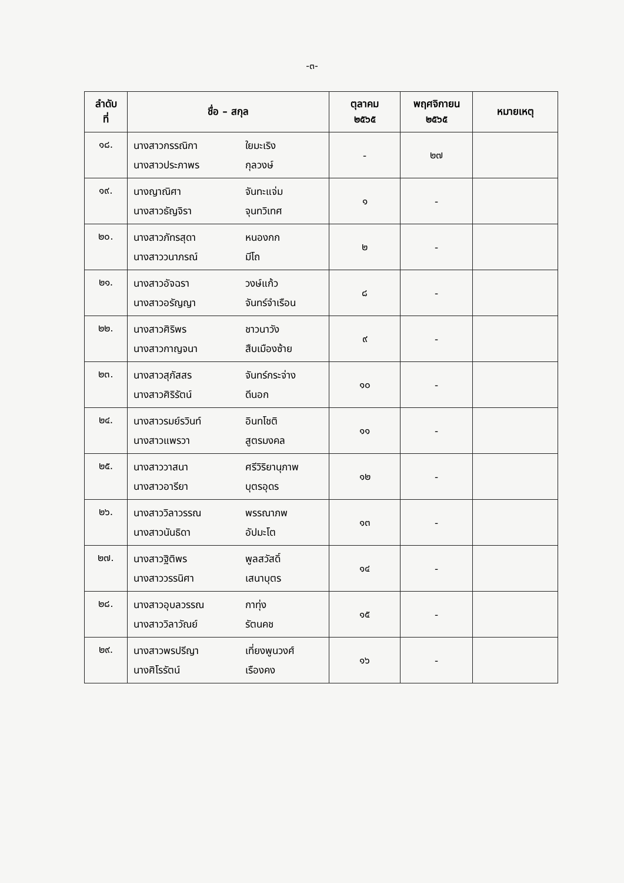-๓-
| ลำดับ ที่ | ชื่อ – สกุล | ตุลาคม ๒๕๖๕ | พฤศจิกายน ๒๕๖๕ | หมายเหตุ |
| --- | --- | --- | --- | --- |
| ๑๘. | นางสาวกรรณิกา ใยมะเริง นางสาวประภาพร กุลวงษ์ | - | ๒๗ | |
| ๑๙. | นางญาณิศา จันทะแจ่ม นางสาวธัญจิรา จุนทวิเทศ | ๑ | - | |
| ๒๐. | นางสาวภัทรสุดา หนองกก นางสาววนาภรณ์ มีโถ | ๒ | - | |
| ๒๑. | นางสาวอัจฉรา วงษ์แก้ว นางสาวอรัญญา จันทร์จำเรือน | ๘ | - | |
| ๒๒. | นางสาวศิริพร ชาวนาวัง นางสาวกาญจนา สืบเมืองซ้าย | ๙ | - | |
| ๒๓. | นางสาวสุภัสสร จันทร์กระจ่าง นางสาวศิริรัตน์ ดีนอก | ๑๐ | - | |
| ๒๔. | นางสาวรมย์รวินท์ อินทโชติ นางสาวแพรวา สูตรมงคล | ๑๑ | - | |
| ๒๕. | นางสาววาสนา ศรีวิริยานุภาพ นางสาวอารียา บุตรอุดร | ๑๒ | - | |
| ๒๖. | นางสาววิลาวรรณ พรรณาภพ นางสาวนันธิดา อัปมะโต | ๑๓ | - | |
| ๒๗. | นางสาวฐิติพร พูลสวัสดิ์ นางสาววรรนิศา เสนาบุตร | ๑๔ | - | |
| ๒๘. | นางสาวอุบลวรรณ กาทุ่ง นางสาววิลาวัณย์ รัตนคช | ๑๕ | - | |
| ๒๙. | นางสาวพรปรีญา เที่ยงพูนวงศ์ นางศิโรรัตน์ เรืองคง | ๑๖ | - | |